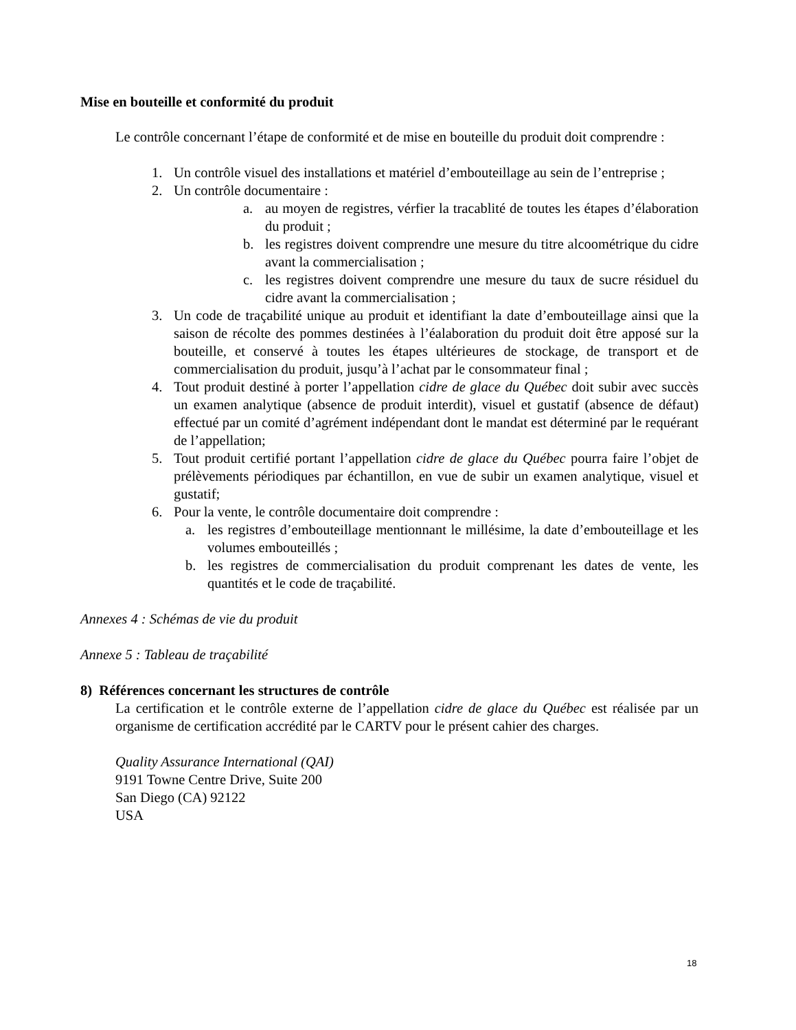Mise en bouteille et conformité du produit
Le contrôle concernant l’étape de conformité et de mise en bouteille du produit doit comprendre :
1. Un contrôle visuel des installations et matériel d’embouteillage au sein de l’entreprise ;
2. Un contrôle documentaire :
a. au moyen de registres, vérfier la tracablité de toutes les étapes d’élaboration du produit ;
b. les registres doivent comprendre une mesure du titre alcoométrique du cidre avant la commercialisation ;
c. les registres doivent comprendre une mesure du taux de sucre résiduel du cidre avant la commercialisation ;
3. Un code de traçabilité unique au produit et identifiant la date d’embouteillage ainsi que la saison de récolte des pommes destinées à l’éalaboration du produit doit être apposé sur la bouteille, et conservé à toutes les étapes ultérieures de stockage, de transport et de commercialisation du produit, jusqu’à l’achat par le consommateur final ;
4. Tout produit destiné à porter l’appellation cidre de glace du Québec doit subir avec succès un examen analytique (absence de produit interdit), visuel et gustatif (absence de défaut) effectué par un comité d’agrément indépendant dont le mandat est déterminé par le requérant de l’appellation;
5. Tout produit certifié portant l’appellation cidre de glace du Québec pourra faire l’objet de prélèvements périodiques par échantillon, en vue de subir un examen analytique, visuel et gustatif;
6. Pour la vente, le contrôle documentaire doit comprendre :
a. les registres d’embouteillage mentionnant le millésime, la date d’embouteillage et les volumes embouteillés ;
b. les registres de commercialisation du produit comprenant les dates de vente, les quantités et le code de traçabilité.
Annexes 4 : Schémas de vie du produit
Annexe 5 : Tableau de traçabilité
8) Références concernant les structures de contrôle
La certification et le contrôle externe de l’appellation cidre de glace du Québec est réalisée par un organisme de certification accrédité par le CARTV pour le présent cahier des charges.
Quality Assurance International (QAI)
9191 Towne Centre Drive, Suite 200
San Diego (CA) 92122
USA
18